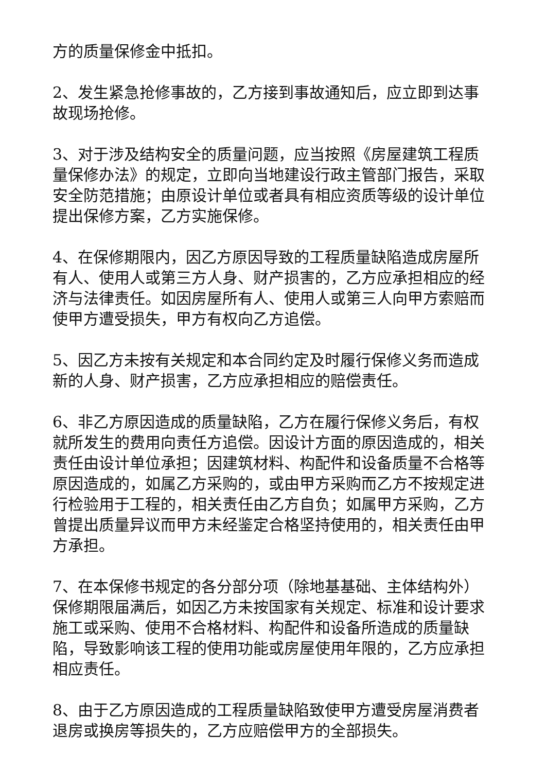方的质量保修金中抵扣。
2、发生紧急抢修事故的，乙方接到事故通知后，应立即到达事故现场抢修。
3、对于涉及结构安全的质量问题，应当按照《房屋建筑工程质量保修办法》的规定，立即向当地建设行政主管部门报告，采取安全防范措施；由原设计单位或者具有相应资质等级的设计单位提出保修方案，乙方实施保修。
4、在保修期限内，因乙方原因导致的工程质量缺陷造成房屋所有人、使用人或第三方人身、财产损害的，乙方应承担相应的经济与法律责任。如因房屋所有人、使用人或第三人向甲方索赔而使甲方遭受损失，甲方有权向乙方追偿。
5、因乙方未按有关规定和本合同约定及时履行保修义务而造成新的人身、财产损害，乙方应承担相应的赔偿责任。
6、非乙方原因造成的质量缺陷，乙方在履行保修义务后，有权就所发生的费用向责任方追偿。因设计方面的原因造成的，相关责任由设计单位承担；因建筑材料、构配件和设备质量不合格等原因造成的，如属乙方采购的，或由甲方采购而乙方不按规定进行检验用于工程的，相关责任由乙方自负；如属甲方采购，乙方曾提出质量异议而甲方未经鉴定合格坚持使用的，相关责任由甲方承担。
7、在本保修书规定的各分部分项（除地基基础、主体结构外）保修期限届满后，如因乙方未按国家有关规定、标准和设计要求施工或采购、使用不合格材料、构配件和设备所造成的质量缺陷，导致影响该工程的使用功能或房屋使用年限的，乙方应承担相应责任。
8、由于乙方原因造成的工程质量缺陷致使甲方遭受房屋消费者退房或换房等损失的，乙方应赔偿甲方的全部损失。